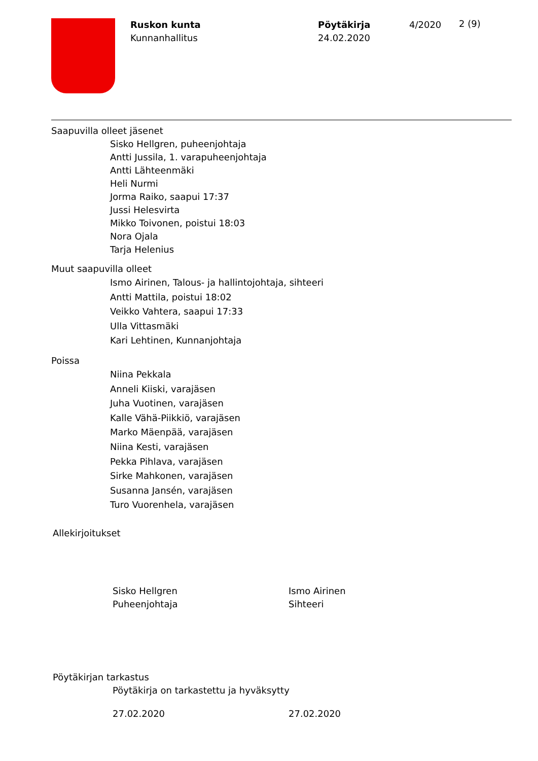Ruskon kunta
Kunnanhallitus
Pöytäkirja
24.02.2020
4/2020
2 (9)
Saapuvilla olleet jäsenet
Sisko Hellgren, puheenjohtaja
Antti Jussila, 1. varapuheenjohtaja
Antti Lähteenmäki
Heli Nurmi
Jorma Raiko, saapui 17:37
Jussi Helesvirta
Mikko Toivonen, poistui 18:03
Nora Ojala
Tarja Helenius
Muut saapuvilla olleet
Ismo Airinen, Talous- ja hallintojohtaja, sihteeri
Antti Mattila, poistui 18:02
Veikko Vahtera, saapui 17:33
Ulla Vittasmäki
Kari Lehtinen, Kunnanjohtaja
Poissa
Niina Pekkala
Anneli Kiiski, varajäsen
Juha Vuotinen, varajäsen
Kalle Vähä-Piikkiö, varajäsen
Marko Mäenpää, varajäsen
Niina Kesti, varajäsen
Pekka Pihlava, varajäsen
Sirke Mahkonen, varajäsen
Susanna Jansén, varajäsen
Turo Vuorenhela, varajäsen
Allekirjoitukset
Sisko Hellgren
Puheenjohtaja
Ismo Airinen
Sihteeri
Pöytäkirjan tarkastus
Pöytäkirja on tarkastettu ja hyväksytty
27.02.2020 27.02.2020